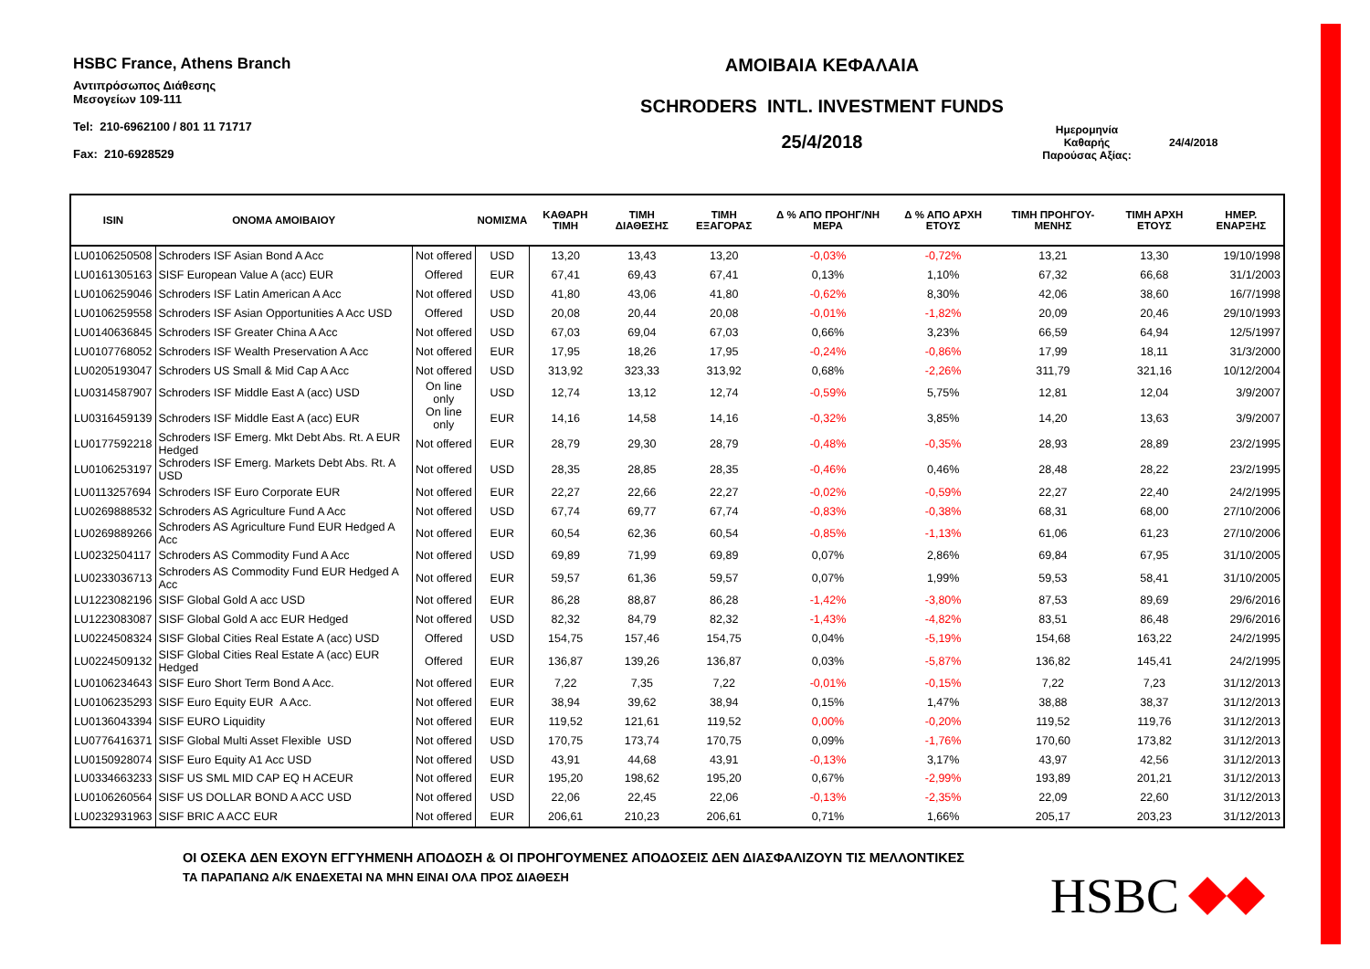HSBC France, Athens Branch
Αντιπρόσωπος Διάθεσης
Μεσογείων 109-111
Tel: 210-6962100 / 801 11 71717
Fax: 210-6928529
ΑΜΟΙΒΑΙΑ ΚΕΦΑΛΑΙΑ
SCHRODERS INTL. INVESTMENT FUNDS
25/4/2018
Ημερομηνία
Καθαρής
Παρούσας Αξίας:
24/4/2018
| ISIN | ΟΝΟΜΑ ΑΜΟΙΒΑΙΟΥ | | ΝΟΜΙΣΜΑ | ΚΑΘΑΡΗ ΤΙΜΗ | ΤΙΜΗ ΔΙΑΘΕΣΗΣ | ΤΙΜΗ ΕΞΑΓΟΡΑΣ | Δ % ΑΠΟ ΠΡΟΗΓ/ΝΗ ΜΕΡΑ | Δ % ΑΠΟ ΑΡΧΗ ΕΤΟΥΣ | ΤΙΜΗ ΠΡΟΗΓΟΥ-ΜΕΝΗΣ | ΤΙΜΗ ΑΡΧΗ ΕΤΟΥΣ | ΗΜΕΡ. ΕΝΑΡΞΗΣ |
| --- | --- | --- | --- | --- | --- | --- | --- | --- | --- | --- | --- |
| LU0106250508 | Schroders ISF Asian Bond A Acc | Not offered | USD | 13,20 | 13,43 | 13,20 | -0,03% | -0,72% | 13,21 | 13,30 | 19/10/1998 |
| LU0161305163 | SISF European Value A (acc) EUR | Offered | EUR | 67,41 | 69,43 | 67,41 | 0,13% | 1,10% | 67,32 | 66,68 | 31/1/2003 |
| LU0106259046 | Schroders ISF Latin American A Acc | Not offered | USD | 41,80 | 43,06 | 41,80 | -0,62% | 8,30% | 42,06 | 38,60 | 16/7/1998 |
| LU0106259558 | Schroders ISF Asian Opportunities A Acc USD | Offered | USD | 20,08 | 20,44 | 20,08 | -0,01% | -1,82% | 20,09 | 20,46 | 29/10/1993 |
| LU0140636845 | Schroders ISF Greater China A Acc | Not offered | USD | 67,03 | 69,04 | 67,03 | 0,66% | 3,23% | 66,59 | 64,94 | 12/5/1997 |
| LU0107768052 | Schroders ISF Wealth Preservation A Acc | Not offered | EUR | 17,95 | 18,26 | 17,95 | -0,24% | -0,86% | 17,99 | 18,11 | 31/3/2000 |
| LU0205193047 | Schroders US Small & Mid Cap A Acc | Not offered | USD | 313,92 | 323,33 | 313,92 | 0,68% | -2,26% | 311,79 | 321,16 | 10/12/2004 |
| LU0314587907 | Schroders ISF Middle East A (acc) USD | On line only | USD | 12,74 | 13,12 | 12,74 | -0,59% | 5,75% | 12,81 | 12,04 | 3/9/2007 |
| LU0316459139 | Schroders ISF Middle East A (acc) EUR | On line only | EUR | 14,16 | 14,58 | 14,16 | -0,32% | 3,85% | 14,20 | 13,63 | 3/9/2007 |
| LU0177592218 | Schroders ISF Emerg. Mkt Debt Abs. Rt. A EUR Hedged | Not offered | EUR | 28,79 | 29,30 | 28,79 | -0,48% | -0,35% | 28,93 | 28,89 | 23/2/1995 |
| LU0106253197 | Schroders ISF Emerg. Markets Debt Abs. Rt. A USD | Not offered | USD | 28,35 | 28,85 | 28,35 | -0,46% | 0,46% | 28,48 | 28,22 | 23/2/1995 |
| LU0113257694 | Schroders ISF Euro Corporate EUR | Not offered | EUR | 22,27 | 22,66 | 22,27 | -0,02% | -0,59% | 22,27 | 22,40 | 24/2/1995 |
| LU0269888532 | Schroders AS Agriculture Fund A Acc | Not offered | USD | 67,74 | 69,77 | 67,74 | -0,83% | -0,38% | 68,31 | 68,00 | 27/10/2006 |
| LU0269889266 | Schroders AS Agriculture Fund EUR Hedged A Acc | Not offered | EUR | 60,54 | 62,36 | 60,54 | -0,85% | -1,13% | 61,06 | 61,23 | 27/10/2006 |
| LU0232504117 | Schroders AS Commodity Fund A Acc | Not offered | USD | 69,89 | 71,99 | 69,89 | 0,07% | 2,86% | 69,84 | 67,95 | 31/10/2005 |
| LU0233036713 | Schroders AS Commodity Fund EUR Hedged A Acc | Not offered | EUR | 59,57 | 61,36 | 59,57 | 0,07% | 1,99% | 59,53 | 58,41 | 31/10/2005 |
| LU1223082196 | SISF Global Gold A acc USD | Not offered | EUR | 86,28 | 88,87 | 86,28 | -1,42% | -3,80% | 87,53 | 89,69 | 29/6/2016 |
| LU1223083087 | SISF Global Gold A acc EUR Hedged | Not offered | USD | 82,32 | 84,79 | 82,32 | -1,43% | -4,82% | 83,51 | 86,48 | 29/6/2016 |
| LU0224508324 | SISF Global Cities Real Estate A (acc) USD | Offered | USD | 154,75 | 157,46 | 154,75 | 0,04% | -5,19% | 154,68 | 163,22 | 24/2/1995 |
| LU0224509132 | SISF Global Cities Real Estate A (acc) EUR Hedged | Offered | EUR | 136,87 | 139,26 | 136,87 | 0,03% | -5,87% | 136,82 | 145,41 | 24/2/1995 |
| LU0106234643 | SISF Euro Short Term Bond A Acc. | Not offered | EUR | 7,22 | 7,35 | 7,22 | -0,01% | -0,15% | 7,22 | 7,23 | 31/12/2013 |
| LU0106235293 | SISF Euro Equity EUR A Acc. | Not offered | EUR | 38,94 | 39,62 | 38,94 | 0,15% | 1,47% | 38,88 | 38,37 | 31/12/2013 |
| LU0136043394 | SISF EURO Liquidity | Not offered | EUR | 119,52 | 121,61 | 119,52 | 0,00% | -0,20% | 119,52 | 119,76 | 31/12/2013 |
| LU0776416371 | SISF Global Multi Asset Flexible USD | Not offered | USD | 170,75 | 173,74 | 170,75 | 0,09% | -1,76% | 170,60 | 173,82 | 31/12/2013 |
| LU0150928074 | SISF Euro Equity A1 Acc USD | Not offered | USD | 43,91 | 44,68 | 43,91 | -0,13% | 3,17% | 43,97 | 42,56 | 31/12/2013 |
| LU0334663233 | SISF US SML MID CAP EQ H ACEUR | Not offered | EUR | 195,20 | 198,62 | 195,20 | 0,67% | -2,99% | 193,89 | 201,21 | 31/12/2013 |
| LU0106260564 | SISF US DOLLAR BOND A ACC USD | Not offered | USD | 22,06 | 22,45 | 22,06 | -0,13% | -2,35% | 22,09 | 22,60 | 31/12/2013 |
| LU0232931963 | SISF BRIC A ACC EUR | Not offered | EUR | 206,61 | 210,23 | 206,61 | 0,71% | 1,66% | 205,17 | 203,23 | 31/12/2013 |
ΟΙ ΟΣΕΚΑ ΔΕΝ ΕΧΟΥΝ ΕΓΓΥΗΜΕΝΗ ΑΠΟΔΟΣΗ & ΟΙ ΠΡΟΗΓΟΥΜΕΝΕΣ ΑΠΟΔΟΣΕΙΣ ΔΕΝ ΔΙΑΣΦΑΛΙΖΟΥΝ ΤΙΣ ΜΕΛΛΟΝΤΙΚΕΣ
ΤΑ ΠΑΡΑΠΑΝΩ Α/Κ ΕΝΔΕΧΕΤΑΙ ΝΑ ΜΗΝ ΕΙΝΑΙ ΟΛΑ ΠΡΟΣ ΔΙΑΘΕΣΗ
HSBC